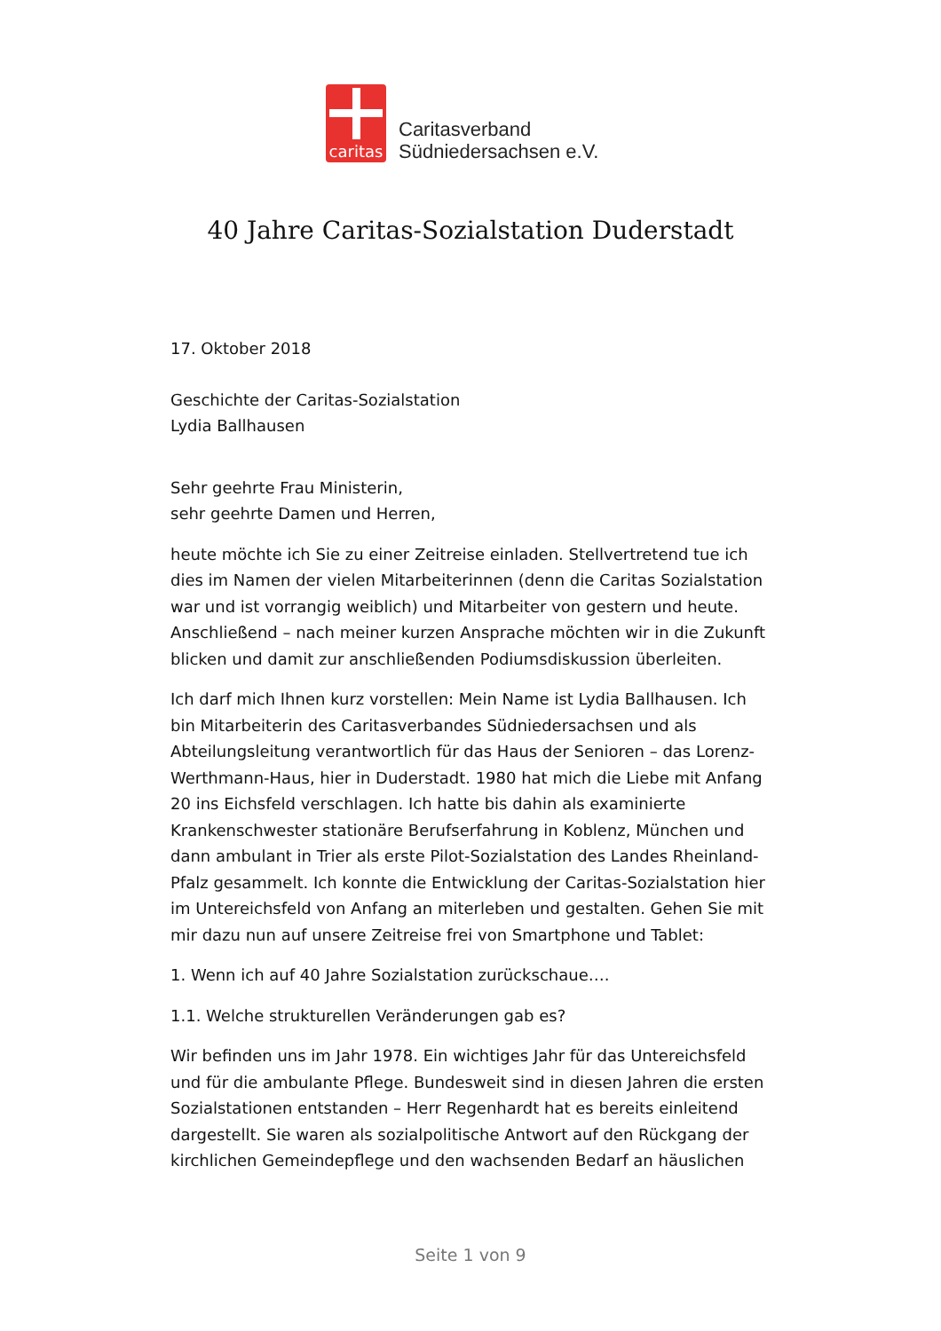caritas
Caritasverband
Südniedersachsen e.V.
40 Jahre Caritas-Sozialstation Duderstadt
17. Oktober 2018
Geschichte der Caritas-Sozialstation
Lydia Ballhausen
Sehr geehrte Frau Ministerin,
sehr geehrte Damen und Herren,
heute möchte ich Sie zu einer Zeitreise einladen. Stellvertretend tue ich dies im Namen der vielen Mitarbeiterinnen (denn die Caritas Sozialstation war und ist vorrangig weiblich) und Mitarbeiter von gestern und heute. Anschließend – nach meiner kurzen Ansprache möchten wir in die Zukunft blicken und damit zur anschließenden Podiumsdiskussion überleiten.
Ich darf mich Ihnen kurz vorstellen: Mein Name ist Lydia Ballhausen. Ich bin Mitarbeiterin des Caritasverbandes Südniedersachsen und als Abteilungsleitung verantwortlich für das Haus der Senioren – das Lorenz-Werthmann-Haus, hier in Duderstadt. 1980 hat mich die Liebe mit Anfang 20 ins Eichsfeld verschlagen. Ich hatte bis dahin als examinierte Krankenschwester stationäre Berufserfahrung in Koblenz, München und dann ambulant in Trier als erste Pilot-Sozialstation des Landes Rheinland-Pfalz gesammelt. Ich konnte die Entwicklung der Caritas-Sozialstation hier im Untereichsfeld von Anfang an miterleben und gestalten. Gehen Sie mit mir dazu nun auf unsere Zeitreise frei von Smartphone und Tablet:
1. Wenn ich auf 40 Jahre Sozialstation zurückschaue….
1.1. Welche strukturellen Veränderungen gab es?
Wir befinden uns im Jahr 1978. Ein wichtiges Jahr für das Untereichsfeld und für die ambulante Pflege. Bundesweit sind in diesen Jahren die ersten Sozialstationen entstanden – Herr Regenhardt hat es bereits einleitend dargestellt. Sie waren als sozialpolitische Antwort auf den Rückgang der kirchlichen Gemeindepflege und den wachsenden Bedarf an häuslichen
Seite 1 von 9